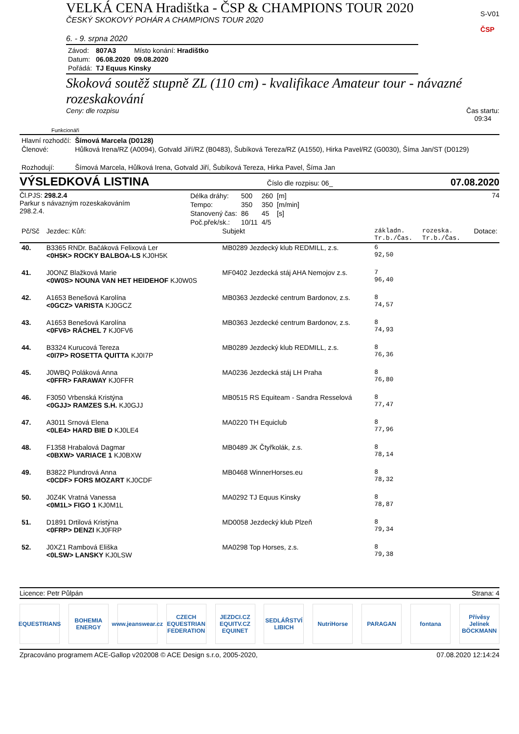VELKÁ CENA Hradištka - ČSP & CHAMPIONS TOUR 2020
ČESKÝ SKOKOVÝ POHÁR A CHAMPIONS TOUR 2020
6. - 9. srpna 2020
S-V01
ČSP
| Závod: | 807A3 | Místo konání: Hradištko |
| Datum: | 06.08.2020 | 09.08.2020 |
| Pořádá: | TJ Equus Kinsky | |
Skoková soutěž stupně ZL (110 cm) - kvalifikace Amateur tour - návazné rozeskakování
Ceny: dle rozpisu Čas startu:
09:34
Funkcionáři
| Hlavní rozhodčí: | Šímová Marcela (D0128) |
| Členové: | Hůlková Irena/RZ (A0094), Gotvald Jiří/RZ (B0483), Šubíková Tereza/RZ (A1550), Hirka Pavel/RZ (G0030), Šíma Jan/ST (D0129) |
| Rozhodují: | Šímová Marcela, Hůlková Irena, Gotvald Jiří, Šubíková Tereza, Hirka Pavel, Šíma Jan |
VÝSLEDKOVÁ LISTINA Číslo dle rozpisu: 06_ 07.08.2020
Čl.PJS: 298.2.4
Parkur s návazným rozeskakováním 298.2.4.
| Délka dráhy: | 500 | 260 | [m] |
| Tempo: | 350 | 350 | [m/min] |
| Stanovený čas: | 86 | 45 | [s] |
| Poč.přek/sk.: | 10/11 | 4/5 | |
74
| Pč/Sč | Jezdec: Kůň: | Subjekt | základn. Tr.b./Čas. | rozeska. Tr.b./Čas. | Dotace: |
| --- | --- | --- | --- | --- | --- |
| 40. | B3365 RNDr. Bačáková Felixová Ler <0H5K> ROCKY BALBOA-LS KJ0H5K | MB0289 Jezdecký klub REDMILL, z.s. | 6 92,50 | | |
| 41. | J0ONZ Blažková Marie <0W0S> NOUNA VAN HET HEIDEHOF KJ0W0S | MF0402 Jezdecká stáj AHA Nemojov z.s. | 7 96,40 | | |
| 42. | A1653 Benešová Karolína <0GCZ> VARISTA KJ0GCZ | MB0363 Jezdecké centrum Bardonov, z.s. | 8 74,57 | | |
| 43. | A1653 Benešová Karolína <0FV6> RÁCHEL 7 KJ0FV6 | MB0363 Jezdecké centrum Bardonov, z.s. | 8 74,93 | | |
| 44. | B3324 Kurucová Tereza <0I7P> ROSETTA QUITTA KJ0I7P | MB0289 Jezdecký klub REDMILL, z.s. | 8 76,36 | | |
| 45. | J0WBQ Poláková Anna <0FFR> FARAWAY KJ0FFR | MA0236 Jezdecká stáj LH Praha | 8 76,80 | | |
| 46. | F3050 Vrbenská Kristýna <0GJJ> RAMZES S.H. KJ0GJJ | MB0515 RS Equiteam - Sandra Resselová | 8 77,47 | | |
| 47. | A3011 Srnová Elena <0LE4> HARD BIE D KJ0LE4 | MA0220 TH Equiclub | 8 77,96 | | |
| 48. | F1358 Hrabalová Dagmar <0BXW> VARIACE 1 KJ0BXW | MB0489 JK Čtyřkolák, z.s. | 8 78,14 | | |
| 49. | B3822 Plundrová Anna <0CDF> FORS MOZART KJ0CDF | MB0468 WinnerHorses.eu | 8 78,32 | | |
| 50. | J0Z4K Vratná Vanessa <0M1L> FIGO 1 KJ0M1L | MA0292 TJ Equus Kinsky | 8 78,87 | | |
| 51. | D1891 Drtilová Kristýna <0FRP> DENZI KJ0FRP | MD0058 Jezdecký klub Plzeň | 8 79,34 | | |
| 52. | J0XZ1 Rambová Eliška <0LSW> LANSKY KJ0LSW | MA0298 Top Horses, z.s. | 8 79,38 | | |
Licence: Petr Půlpán Strana: 4
EQUESTRIANS BOHEMIA ENERGY www.jeanswear.cz CZECH EQUESTRIAN FEDERATION JEZDCI.CZ EQUITV.CZ EQUINET SEDLÁŘSTVÍ LIBICH NutriHorse PARAGAN fontana Přívěsy Jelínek BÖCKMANN
Zpracováno programem ACE-Gallop v202008 © ACE Design s.r.o, 2005-2020, 07.08.2020 12:14:24